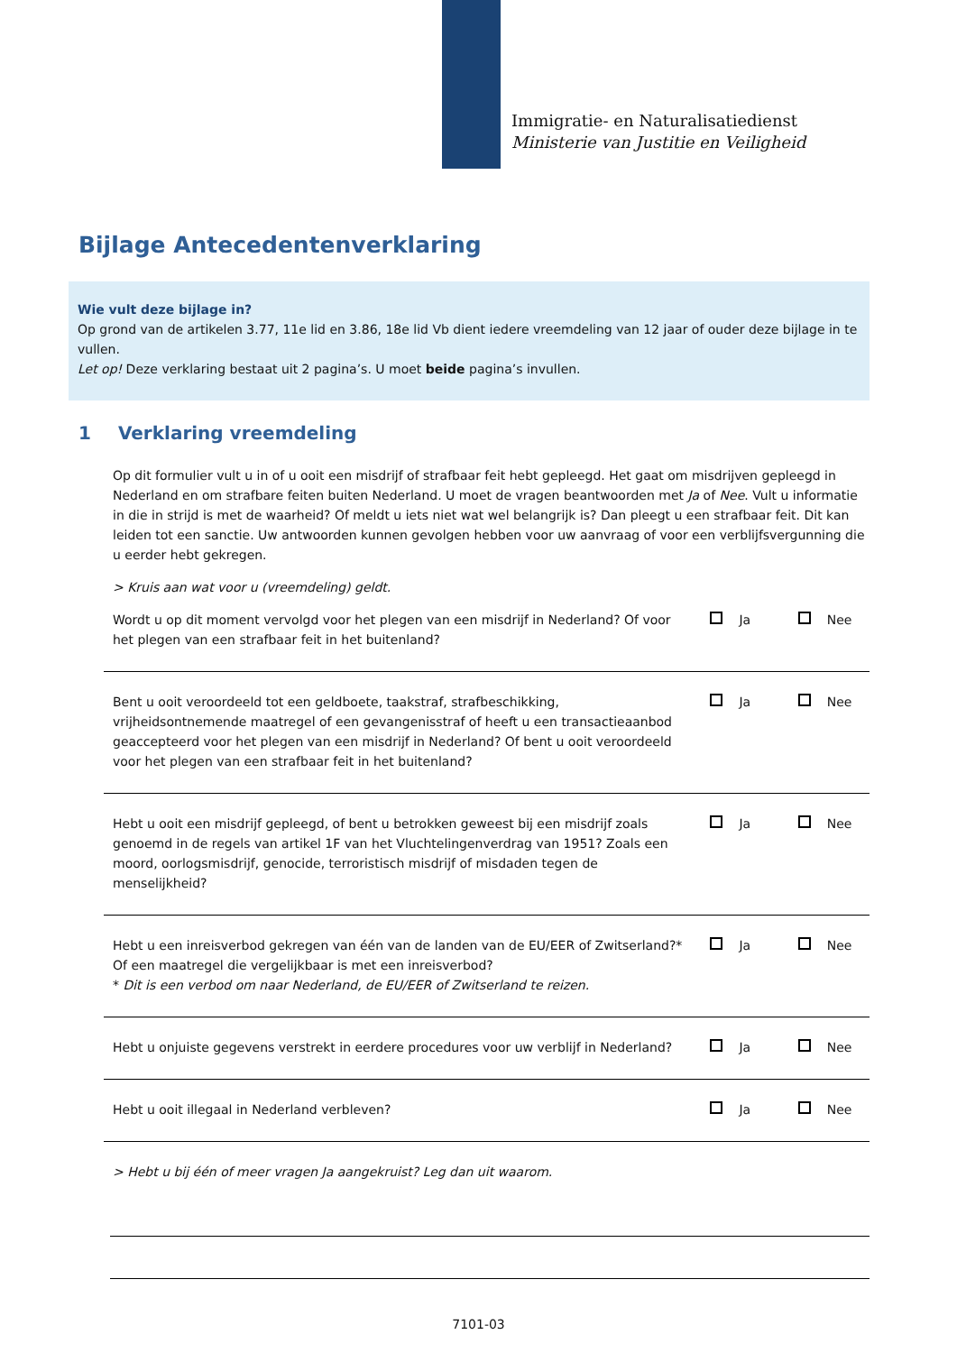Immigratie- en Naturalisatiedienst
Ministerie van Justitie en Veiligheid
Bijlage Antecedentenverklaring
Wie vult deze bijlage in?
Op grond van de artikelen 3.77, 11e lid en 3.86, 18e lid Vb dient iedere vreemdeling van 12 jaar of ouder deze bijlage in te vullen.
Let op! Deze verklaring bestaat uit 2 pagina’s. U moet beide pagina’s invullen.
1 Verklaring vreemdeling
Op dit formulier vult u in of u ooit een misdrijf of strafbaar feit hebt gepleegd. Het gaat om misdrijven gepleegd in Nederland en om strafbare feiten buiten Nederland. U moet de vragen beantwoorden met Ja of Nee. Vult u informatie in die in strijd is met de waarheid? Of meldt u iets niet wat wel belangrijk is? Dan pleegt u een strafbaar feit. Dit kan leiden tot een sanctie. Uw antwoorden kunnen gevolgen hebben voor uw aanvraag of voor een verblijfsvergunning die u eerder hebt gekregen.
> Kruis aan wat voor u (vreemdeling) geldt.
Wordt u op dit moment vervolgd voor het plegen van een misdrijf in Nederland? Of voor het plegen van een strafbaar feit in het buitenland?
Ja Nee
Bent u ooit veroordeeld tot een geldboete, taakstraf, strafbeschikking, vrijheidsontnemende maatregel of een gevangenisstraf of heeft u een transactieaanbod geaccepteerd voor het plegen van een misdrijf in Nederland? Of bent u ooit veroordeeld voor het plegen van een strafbaar feit in het buitenland?
Ja Nee
Hebt u ooit een misdrijf gepleegd, of bent u betrokken geweest bij een misdrijf zoals genoemd in de regels van artikel 1F van het Vluchtelingenverdrag van 1951? Zoals een moord, oorlogsmisdrijf, genocide, terroristisch misdrijf of misdaden tegen de menselijkheid?
Ja Nee
Hebt u een inreisverbod gekregen van één van de landen van de EU/EER of Zwitserland?* Of een maatregel die vergelijkbaar is met een inreisverbod?
* Dit is een verbod om naar Nederland, de EU/EER of Zwitserland te reizen.
Ja Nee
Hebt u onjuiste gegevens verstrekt in eerdere procedures voor uw verblijf in Nederland?
Ja Nee
Hebt u ooit illegaal in Nederland verbleven? Ja Nee
> Hebt u bij één of meer vragen Ja aangekruist? Leg dan uit waarom.
7101-03